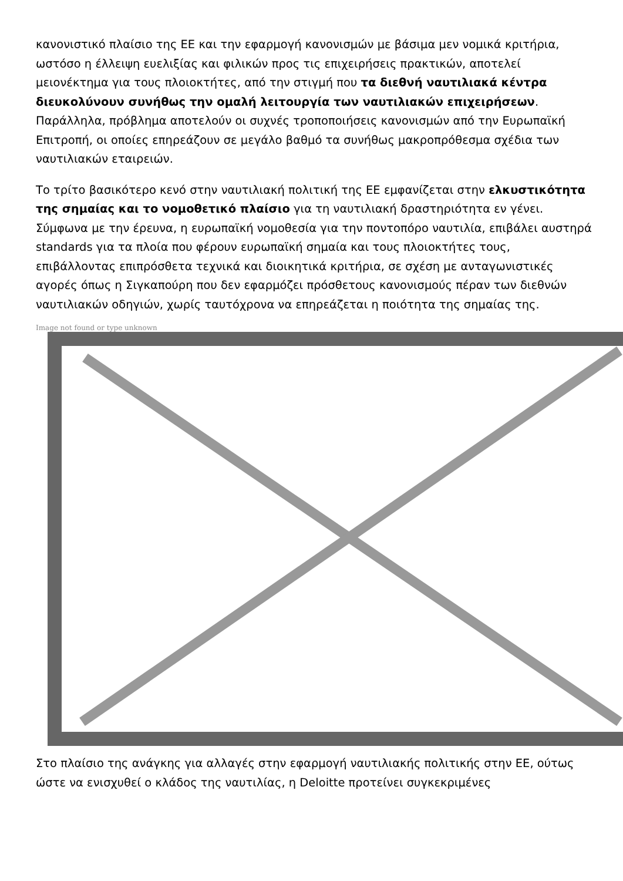κανονιστικό πλαίσιο της ΕΕ και την εφαρμογή κανονισμών με βάσιμα μεν νομικά κριτήρια, ωστόσο η έλλειψη ευελιξίας και φιλικών προς τις επιχειρήσεις πρακτικών, αποτελεί μειονέκτημα για τους πλοιοκτήτες, από την στιγμή που τα διεθνή ναυτιλιακά κέντρα διευκολύνουν συνήθως την ομαλή λειτουργία των ναυτιλιακών επιχειρήσεων. Παράλληλα, πρόβλημα αποτελούν οι συχνές τροποποιήσεις κανονισμών από την Ευρωπαϊκή Επιτροπή, οι οποίες επηρεάζουν σε μεγάλο βαθμό τα συνήθως μακροπρόθεσμα σχέδια των ναυτιλιακών εταιρειών.
Το τρίτο βασικότερο κενό στην ναυτιλιακή πολιτική της ΕΕ εμφανίζεται στην ελκυστικότητα της σημαίας και το νομοθετικό πλαίσιο για τη ναυτιλιακή δραστηριότητα εν γένει. Σύμφωνα με την έρευνα, η ευρωπαϊκή νομοθεσία για την ποντοπόρο ναυτιλία, επιβάλει αυστηρά standards για τα πλοία που φέρουν ευρωπαϊκή σημαία και τους πλοιοκτήτες τους, επιβάλλοντας επιπρόσθετα τεχνικά και διοικητικά κριτήρια, σε σχέση με ανταγωνιστικές αγορές όπως η Σιγκαπούρη που δεν εφαρμόζει πρόσθετους κανονισμούς πέραν των διεθνών ναυτιλιακών οδηγιών, χωρίς ταυτόχρονα να επηρεάζεται η ποιότητα της σημαίας της.
Image not found or type unknown
Στο πλαίσιο της ανάγκης για αλλαγές στην εφαρμογή ναυτιλιακής πολιτικής στην ΕΕ, ούτως ώστε να ενισχυθεί ο κλάδος της ναυτιλίας, η Deloitte προτείνει συγκεκριμένες